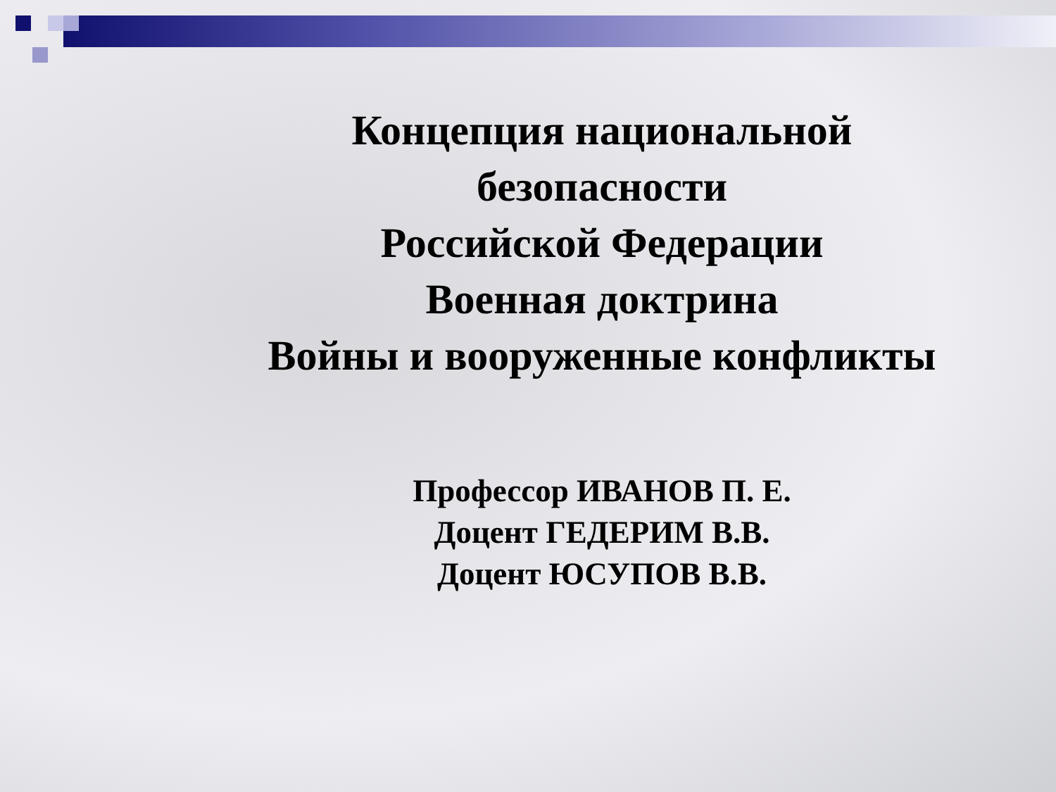Концепция национальной
безопасности
Российской Федерации
Военная доктрина
Войны и вооруженные конфликты
Профессор ИВАНОВ П. Е.
Доцент ГЕДЕРИМ В.В.
Доцент ЮСУПОВ В.В.